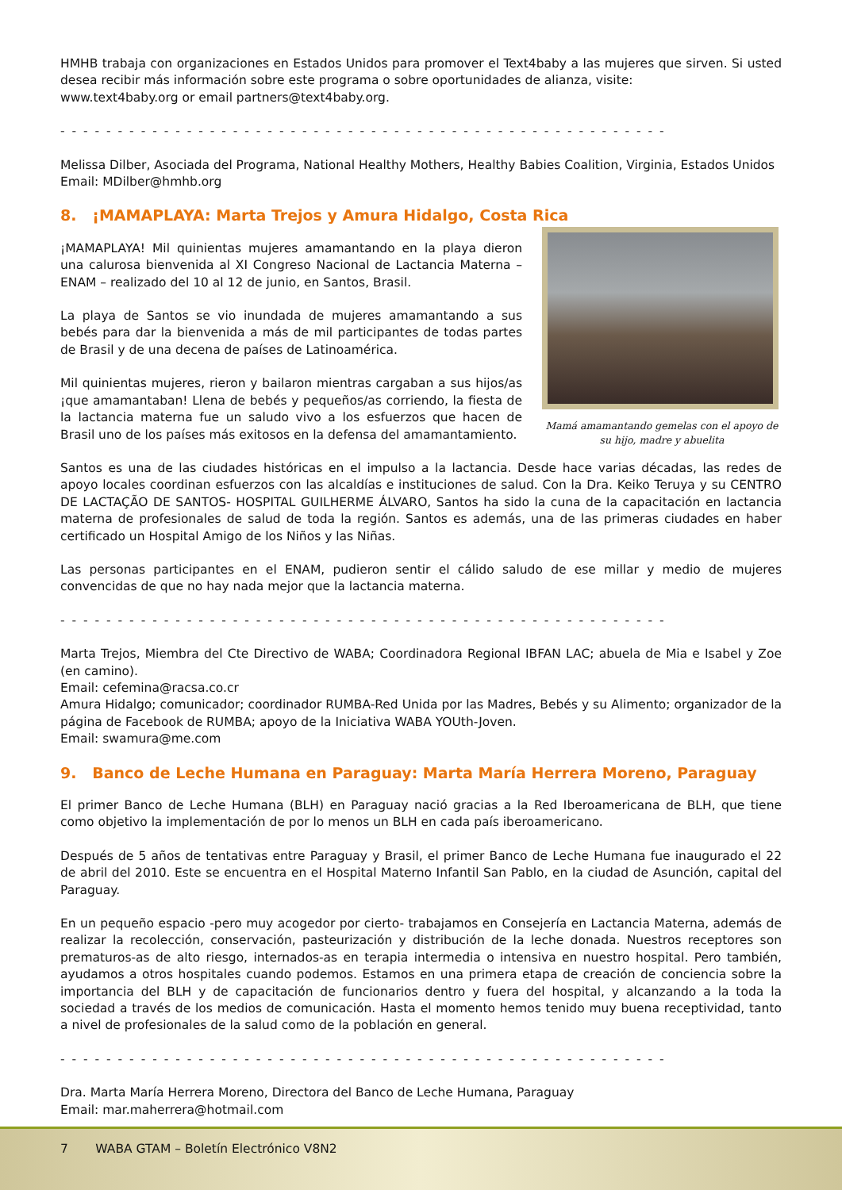HMHB trabaja con organizaciones en Estados Unidos para promover el Text4baby a las mujeres que sirven. Si usted desea recibir más información sobre este programa o sobre oportunidades de alianza, visite:
www.text4baby.org or email partners@text4baby.org.
- - - - - - - - - - - - - - - - - - - - - - - - - - - - - - - - - - - - - - - - - - - - - - - - - - - - -
Melissa Dilber, Asociada del Programa, National Healthy Mothers, Healthy Babies Coalition, Virginia, Estados Unidos
Email: MDilber@hmhb.org
8. ¡MAMAPLAYA: Marta Trejos y Amura Hidalgo, Costa Rica
¡MAMAPLAYA! Mil quinientas mujeres amamantando en la playa dieron una calurosa bienvenida al XI Congreso Nacional de Lactancia Materna – ENAM – realizado del 10 al 12 de junio, en Santos, Brasil.
La playa de Santos se vio inundada de mujeres amamantando a sus bebés para dar la bienvenida a más de mil participantes de todas partes de Brasil y de una decena de países de Latinoamérica.
Mil quinientas mujeres, rieron y bailaron mientras cargaban a sus hijos/as ¡que amamantaban! Llena de bebés y pequeños/as corriendo, la fiesta de la lactancia materna fue un saludo vivo a los esfuerzos que hacen de Brasil uno de los países más exitosos en la defensa del amamantamiento.
Mamá amamantando gemelas con el apoyo de su hijo, madre y abuelita
Santos es una de las ciudades históricas en el impulso a la lactancia. Desde hace varias décadas, las redes de apoyo locales coordinan esfuerzos con las alcaldías e instituciones de salud. Con la Dra. Keiko Teruya y su CENTRO DE LACTAÇÃO DE SANTOS- HOSPITAL GUILHERME ÁLVARO, Santos ha sido la cuna de la capacitación en lactancia materna de profesionales de salud de toda la región. Santos es además, una de las primeras ciudades en haber certificado un Hospital Amigo de los Niños y las Niñas.
Las personas participantes en el ENAM, pudieron sentir el cálido saludo de ese millar y medio de mujeres convencidas de que no hay nada mejor que la lactancia materna.
- - - - - - - - - - - - - - - - - - - - - - - - - - - - - - - - - - - - - - - - - - - - - - - - - - - - -
Marta Trejos, Miembra del Cte Directivo de WABA; Coordinadora Regional IBFAN LAC; abuela de Mia e Isabel y Zoe (en camino).
Email: cefemina@racsa.co.cr
Amura Hidalgo; comunicador; coordinador RUMBA-Red Unida por las Madres, Bebés y su Alimento; organizador de la página de Facebook de RUMBA; apoyo de la Iniciativa WABA YOUth-Joven.
Email: swamura@me.com
9. Banco de Leche Humana en Paraguay: Marta María Herrera Moreno, Paraguay
El primer Banco de Leche Humana (BLH) en Paraguay nació gracias a la Red Iberoamericana de BLH, que tiene como objetivo la implementación de por lo menos un BLH en cada país iberoamericano.
Después de 5 años de tentativas entre Paraguay y Brasil, el primer Banco de Leche Humana fue inaugurado el 22 de abril del 2010. Este se encuentra en el Hospital Materno Infantil San Pablo, en la ciudad de Asunción, capital del Paraguay.
En un pequeño espacio -pero muy acogedor por cierto- trabajamos en Consejería en Lactancia Materna, además de realizar la recolección, conservación, pasteurización y distribución de la leche donada. Nuestros receptores son prematuros-as de alto riesgo, internados-as en terapia intermedia o intensiva en nuestro hospital. Pero también, ayudamos a otros hospitales cuando podemos. Estamos en una primera etapa de creación de conciencia sobre la importancia del BLH y de capacitación de funcionarios dentro y fuera del hospital, y alcanzando a la toda la sociedad a través de los medios de comunicación. Hasta el momento hemos tenido muy buena receptividad, tanto a nivel de profesionales de la salud como de la población en general.
- - - - - - - - - - - - - - - - - - - - - - - - - - - - - - - - - - - - - - - - - - - - - - - - - - - - -
Dra. Marta María Herrera Moreno, Directora del Banco de Leche Humana, Paraguay
Email: mar.maherrera@hotmail.com
7 WABA GTAM – Boletín Electrónico V8N2